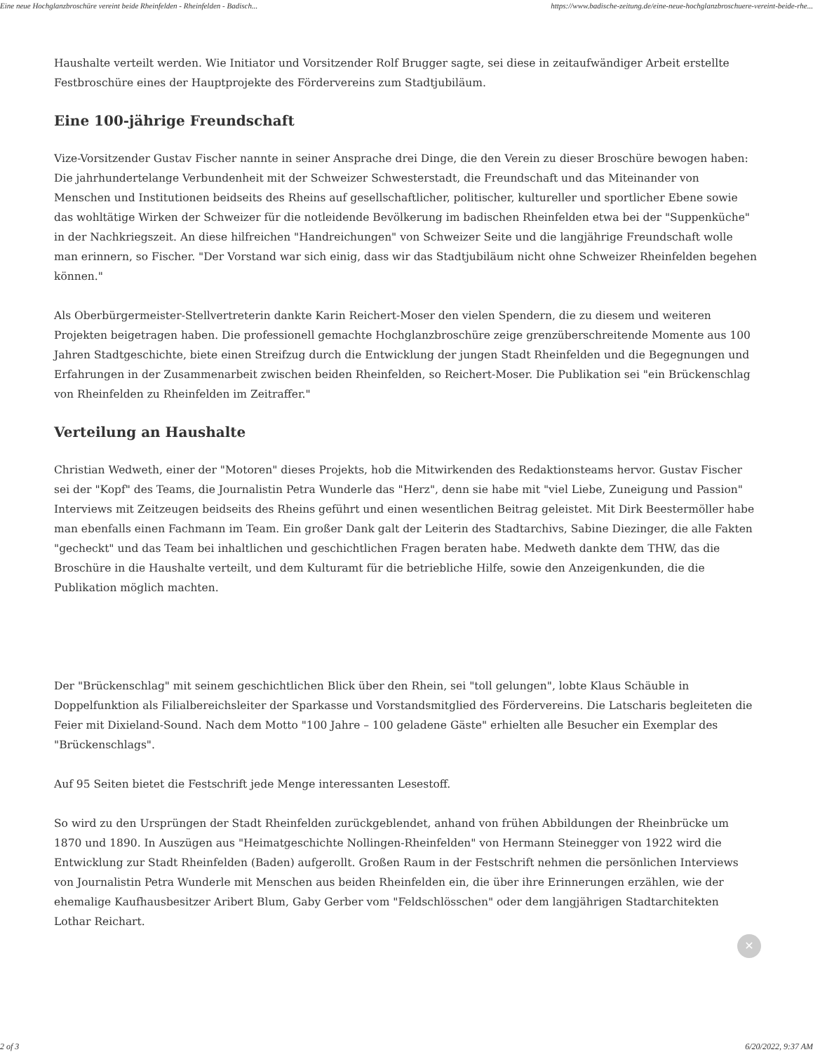Eine neue Hochglanzbroschüre vereint beide Rheinfelden - Rheinfelden - Badisch... https://www.badische-zeitung.de/eine-neue-hochglanzbroschuere-vereint-beide-rhe...
Haushalte verteilt werden. Wie Initiator und Vorsitzender Rolf Brugger sagte, sei diese in zeitaufwändiger Arbeit erstellte Festbroschüre eines der Hauptprojekte des Fördervereins zum Stadtjubiläum.
Eine 100-jährige Freundschaft
Vize-Vorsitzender Gustav Fischer nannte in seiner Ansprache drei Dinge, die den Verein zu dieser Broschüre bewogen haben: Die jahrhundertelange Verbundenheit mit der Schweizer Schwesterstadt, die Freundschaft und das Miteinander von Menschen und Institutionen beidseits des Rheins auf gesellschaftlicher, politischer, kultureller und sportlicher Ebene sowie das wohltätige Wirken der Schweizer für die notleidende Bevölkerung im badischen Rheinfelden etwa bei der "Suppenküche" in der Nachkriegszeit. An diese hilfreichen "Handreichungen" von Schweizer Seite und die langjährige Freundschaft wolle man erinnern, so Fischer. "Der Vorstand war sich einig, dass wir das Stadtjubiläum nicht ohne Schweizer Rheinfelden begehen können."
Als Oberbürgermeister-Stellvertreterin dankte Karin Reichert-Moser den vielen Spendern, die zu diesem und weiteren Projekten beigetragen haben. Die professionell gemachte Hochglanzbroschüre zeige grenzüberschreitende Momente aus 100 Jahren Stadtgeschichte, biete einen Streifzug durch die Entwicklung der jungen Stadt Rheinfelden und die Begegnungen und Erfahrungen in der Zusammenarbeit zwischen beiden Rheinfelden, so Reichert-Moser. Die Publikation sei "ein Brückenschlag von Rheinfelden zu Rheinfelden im Zeitraffer."
Verteilung an Haushalte
Christian Wedweth, einer der "Motoren" dieses Projekts, hob die Mitwirkenden des Redaktionsteams hervor. Gustav Fischer sei der "Kopf" des Teams, die Journalistin Petra Wunderle das "Herz", denn sie habe mit "viel Liebe, Zuneigung und Passion" Interviews mit Zeitzeugen beidseits des Rheins geführt und einen wesentlichen Beitrag geleistet. Mit Dirk Beestermöller habe man ebenfalls einen Fachmann im Team. Ein großer Dank galt der Leiterin des Stadtarchivs, Sabine Diezinger, die alle Fakten "gecheckt" und das Team bei inhaltlichen und geschichtlichen Fragen beraten habe. Medweth dankte dem THW, das die Broschüre in die Haushalte verteilt, und dem Kulturamt für die betriebliche Hilfe, sowie den Anzeigenkunden, die die Publikation möglich machten.
Der "Brückenschlag" mit seinem geschichtlichen Blick über den Rhein, sei "toll gelungen", lobte Klaus Schäuble in Doppelfunktion als Filialbereichsleiter der Sparkasse und Vorstandsmitglied des Fördervereins. Die Latscharis begleiteten die Feier mit Dixieland-Sound. Nach dem Motto "100 Jahre – 100 geladene Gäste" erhielten alle Besucher ein Exemplar des "Brückenschlags".
Auf 95 Seiten bietet die Festschrift jede Menge interessanten Lesestoff.
So wird zu den Ursprüngen der Stadt Rheinfelden zurückgeblendet, anhand von frühen Abbildungen der Rheinbrücke um 1870 und 1890. In Auszügen aus "Heimatgeschichte Nollingen-Rheinfelden" von Hermann Steinegger von 1922 wird die Entwicklung zur Stadt Rheinfelden (Baden) aufgerollt. Großen Raum in der Festschrift nehmen die persönlichen Interviews von Journalistin Petra Wunderle mit Menschen aus beiden Rheinfelden ein, die über ihre Erinnerungen erzählen, wie der ehemalige Kaufhausbesitzer Aribert Blum, Gaby Gerber vom "Feldschlösschen" oder dem langjährigen Stadtarchitekten Lothar Reichart.
✕
2 of 3 6/20/2022, 9:37 AM